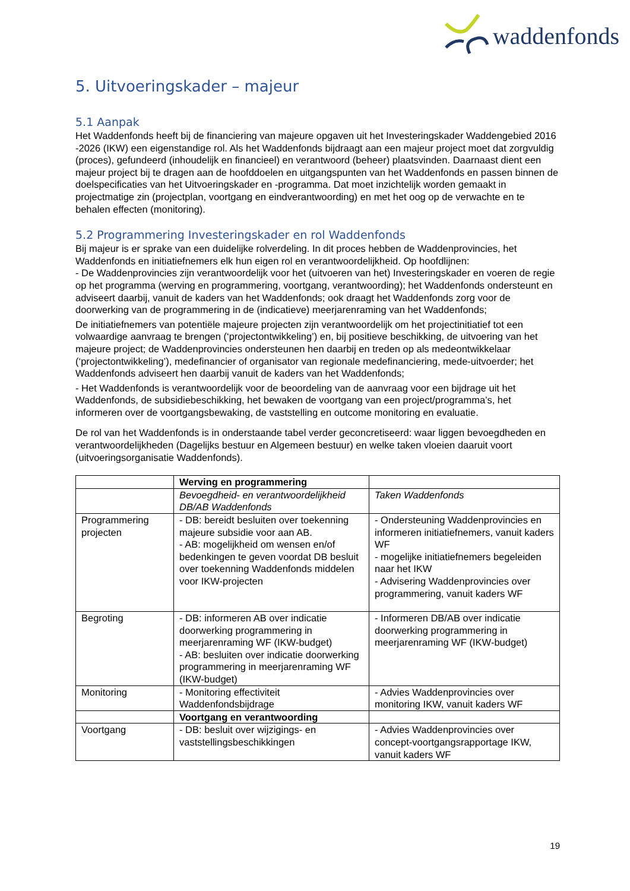waddenfonds
5. Uitvoeringskader – majeur
5.1 Aanpak
Het Waddenfonds heeft bij de financiering van majeure opgaven uit het Investeringskader Waddengebied 2016 -2026 (IKW) een eigenstandige rol. Als het Waddenfonds bijdraagt aan een majeur project moet dat zorgvuldig (proces), gefundeerd (inhoudelijk en financieel) en verantwoord (beheer) plaatsvinden. Daarnaast dient een majeur project bij te dragen aan de hoofddoelen en uitgangspunten van het Waddenfonds en passen binnen de doelspecificaties van het Uitvoeringskader en -programma. Dat moet inzichtelijk worden gemaakt in projectmatige zin (projectplan, voortgang en eindverantwoording) en met het oog op de verwachte en te behalen effecten (monitoring).
5.2 Programmering Investeringskader en rol Waddenfonds
Bij majeur is er sprake van een duidelijke rolverdeling. In dit proces hebben de Waddenprovincies, het Waddenfonds en initiatiefnemers elk hun eigen rol en verantwoordelijkheid. Op hoofdlijnen:
- De Waddenprovincies zijn verantwoordelijk voor het (uitvoeren van het) Investeringskader en voeren de regie op het programma (werving en programmering, voortgang, verantwoording); het Waddenfonds ondersteunt en adviseert daarbij, vanuit de kaders van het Waddenfonds; ook draagt het Waddenfonds zorg voor de doorwerking van de programmering in de (indicatieve) meerjarenraming van het Waddenfonds;
De initiatiefnemers van potentiële majeure projecten zijn verantwoordelijk om het projectinitiatief tot een volwaardige aanvraag te brengen (‘projectontwikkeling’) en, bij positieve beschikking, de uitvoering van het majeure project; de Waddenprovincies ondersteunen hen daarbij en treden op als medeontwikkelaar (‘projectontwikkeling’), medefinancier of organisator van regionale medefinanciering, mede-uitvoerder; het Waddenfonds adviseert hen daarbij vanuit de kaders van het Waddenfonds;
- Het Waddenfonds is verantwoordelijk voor de beoordeling van de aanvraag voor een bijdrage uit het Waddenfonds, de subsidiebeschikking, het bewaken de voortgang van een project/programma’s, het informeren over de voortgangsbewaking, de vaststelling en outcome monitoring en evaluatie.
De rol van het Waddenfonds is in onderstaande tabel verder geconcretiseerd: waar liggen bevoegdheden en verantwoordelijkheden (Dagelijks bestuur en Algemeen bestuur) en welke taken vloeien daaruit voort (uitvoeringsorganisatie Waddenfonds).
| | Werving en programmering | |
| | Bevoegdheid- en verantwoordelijkheid DB/AB Waddenfonds | Taken Waddenfonds |
| Programmering projecten | - DB: bereidt besluiten over toekenning majeure subsidie voor aan AB. - AB: mogelijkheid om wensen en/of bedenkingen te geven voordat DB besluit over toekenning Waddenfonds middelen voor IKW-projecten | - Ondersteuning Waddenprovincies en informeren initiatiefnemers, vanuit kaders WF - mogelijke initiatiefnemers begeleiden naar het IKW - Advisering Waddenprovincies over programmering, vanuit kaders WF |
| Begroting | - DB: informeren AB over indicatie doorwerking programmering in meerjarenraming WF (IKW-budget) - AB: besluiten over indicatie doorwerking programmering in meerjarenraming WF (IKW-budget) | - Informeren DB/AB over indicatie doorwerking programmering in meerjarenraming WF (IKW-budget) |
| Monitoring | - Monitoring effectiviteit Waddenfondsbijdrage | - Advies Waddenprovincies over monitoring IKW, vanuit kaders WF |
| | Voortgang en verantwoording | |
| Voortgang | - DB: besluit over wijzigings- en vaststellingsbeschikkingen | - Advies Waddenprovincies over concept-voortgangsrapportage IKW, vanuit kaders WF |
19